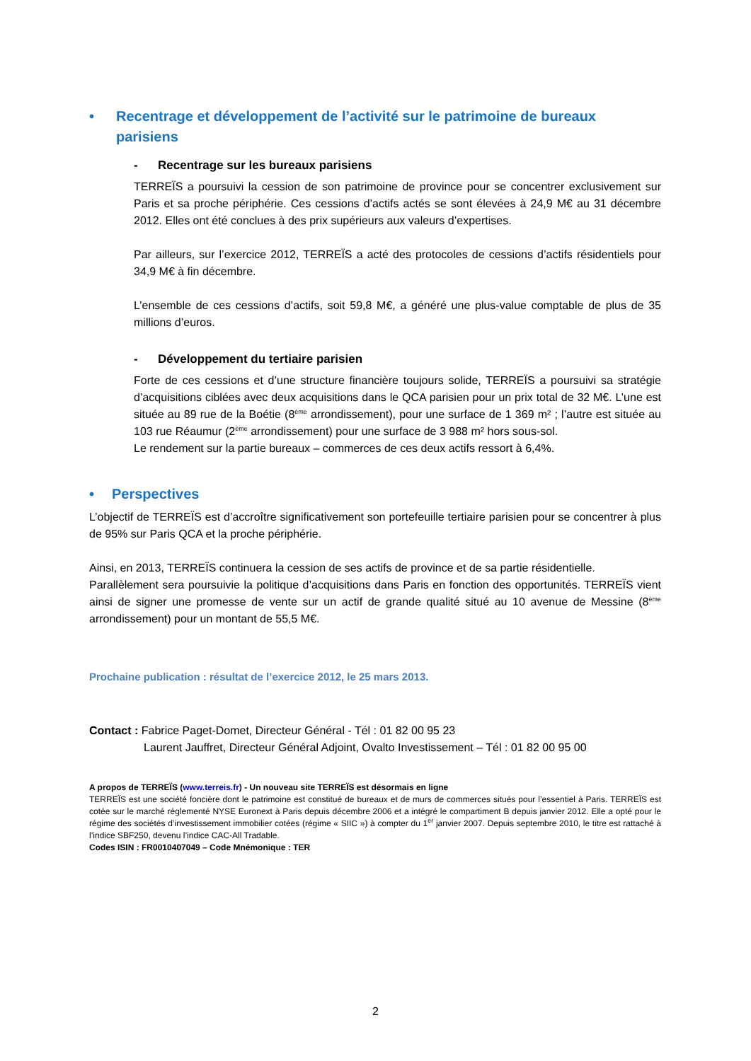• Recentrage et développement de l’activité sur le patrimoine de bureaux parisiens
- Recentrage sur les bureaux parisiens
TERREÏS a poursuivi la cession de son patrimoine de province pour se concentrer exclusivement sur Paris et sa proche périphérie. Ces cessions d’actifs actés se sont élevées à 24,9 M€ au 31 décembre 2012. Elles ont été conclues à des prix supérieurs aux valeurs d’expertises.
Par ailleurs, sur l’exercice 2012, TERREÏS a acté des protocoles de cessions d’actifs résidentiels pour 34,9 M€ à fin décembre.
L’ensemble de ces cessions d’actifs, soit 59,8 M€, a généré une plus-value comptable de plus de 35 millions d’euros.
- Développement du tertiaire parisien
Forte de ces cessions et d’une structure financière toujours solide, TERREÏS a poursuivi sa stratégie d’acquisitions ciblées avec deux acquisitions dans le QCA parisien pour un prix total de 32 M€. L’une est située au 89 rue de la Boétie (8<sup>ème</sup> arrondissement), pour une surface de 1 369 m² ; l’autre est située au 103 rue Réaumur (2<sup>ème</sup> arrondissement) pour une surface de 3 988 m² hors sous-sol.
Le rendement sur la partie bureaux – commerces de ces deux actifs ressort à 6,4%.
• Perspectives
L’objectif de TERREÏS est d’accroître significativement son portefeuille tertiaire parisien pour se concentrer à plus de 95% sur Paris QCA et la proche périphérie.
Ainsi, en 2013, TERREÏS continuera la cession de ses actifs de province et de sa partie résidentielle.
Parallèlement sera poursuivie la politique d’acquisitions dans Paris en fonction des opportunités. TERREÏS vient ainsi de signer une promesse de vente sur un actif de grande qualité situé au 10 avenue de Messine (8<sup>ème</sup> arrondissement) pour un montant de 55,5 M€.
Prochaine publication : résultat de l’exercice 2012, le 25 mars 2013.
Contact : Fabrice Paget-Domet, Directeur Général - Tél : 01 82 00 95 23
Laurent Jauffret, Directeur Général Adjoint, Ovalto Investissement – Tél : 01 82 00 95 00
A propos de TERREÏS (www.terreis.fr) - Un nouveau site TERREÏS est désormais en ligne
TERREÏS est une société foncière dont le patrimoine est constitué de bureaux et de murs de commerces situés pour l’essentiel à Paris. TERREÏS est cotée sur le marché réglementé NYSE Euronext à Paris depuis décembre 2006 et a intégré le compartiment B depuis janvier 2012. Elle a opté pour le régime des sociétés d’investissement immobilier cotées (régime « SIIC ») à compter du 1<sup>er</sup> janvier 2007. Depuis septembre 2010, le titre est rattaché à l’indice SBF250, devenu l’indice CAC-All Tradable.
Codes ISIN : FR0010407049 – Code Mnémonique : TER
2